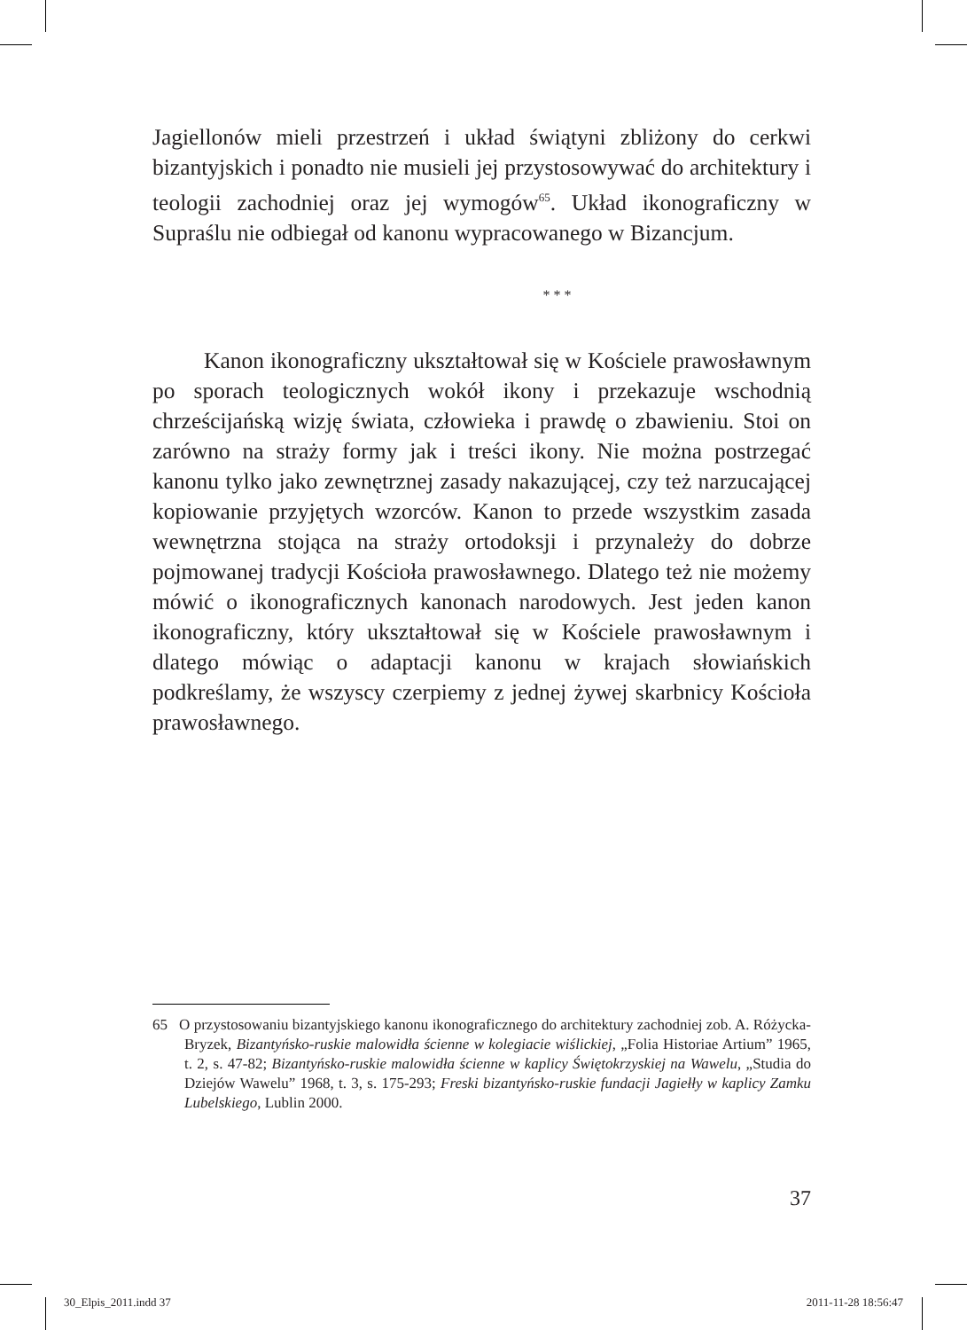Jagiellonów mieli przestrzeń i układ świątyni zbliżony do cerkwi bizantyjskich i ponadto nie musieli jej przystosowywać do architektury i teologii zachodniej oraz jej wymogów<sup>65</sup>. Układ ikonograficzny w Supraślu nie odbiegał od kanonu wypracowanego w Bizancjum.
* * *
Kanon ikonograficzny ukształtował się w Kościele prawosławnym po sporach teologicznych wokół ikony i przekazuje wschodnią chrześcijańską wizję świata, człowieka i prawdę o zbawieniu. Stoi on zarówno na straży formy jak i treści ikony. Nie można postrzegać kanonu tylko jako zewnętrznej zasady nakazującej, czy też narzucającej kopiowanie przyjętych wzorców. Kanon to przede wszystkim zasada wewnętrzna stojąca na straży ortodoksji i przynależy do dobrze pojmowanej tradycji Kościoła prawosławnego. Dlatego też nie możemy mówić o ikonograficznych kanonach narodowych. Jest jeden kanon ikonograficzny, który ukształtował się w Kościele prawosławnym i dlatego mówiąc o adaptacji kanonu w krajach słowiańskich podkreślamy, że wszyscy czerpiemy z jednej żywej skarbnicy Kościoła prawosławnego.
65 O przystosowaniu bizantyjskiego kanonu ikonograficznego do architektury zachodniej zob. A. Różycka-Bryzek, Bizantyńsko-ruskie malowidła ścienne w kolegiacie wiślickiej, „Folia Historiae Artium” 1965, t. 2, s. 47-82; Bizantyńsko-ruskie malowidła ścienne w kaplicy Świętokrzyskiej na Wawelu, „Studia do Dziejów Wawelu” 1968, t. 3, s. 175-293; Freski bizantyńsko-ruskie fundacji Jagiełły w kaplicy Zamku Lubelskiego, Lublin 2000.
37
30_Elpis_2011.indd 37 2011-11-28 18:56:47